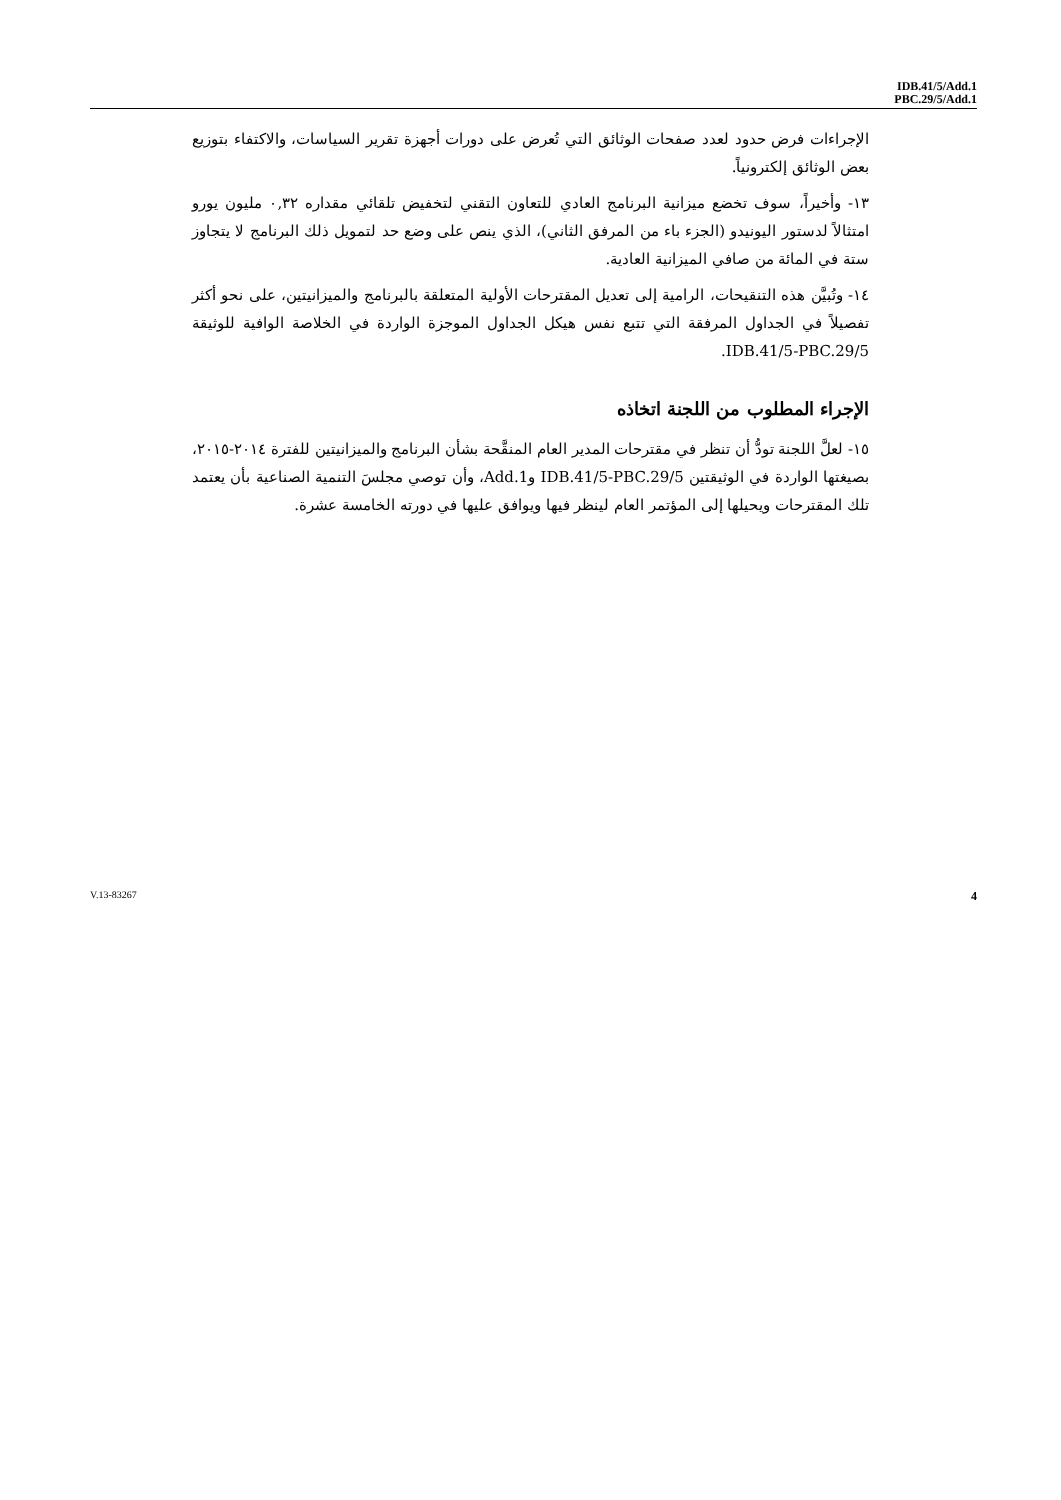IDB.41/5/Add.1
PBC.29/5/Add.1
الإجراءات فرض حدود لعدد صفحات الوثائق التي تُعرض على دورات أجهزة تقرير السياسات، والاكتفاء بتوزيع بعض الوثائق إلكترونياً.
١٣- وأخيراً، سوف تخضع ميزانية البرنامج العادي للتعاون التقني لتخفيض تلقائي مقداره ٠,٣٢ مليون يورو امتثالاً لدستور اليونيدو (الجزء باء من المرفق الثاني)، الذي ينص على وضع حد لتمويل ذلك البرنامج لا يتجاوز ستة في المائة من صافي الميزانية العادية.
١٤- وتُبيَّن هذه التنقيحات، الرامية إلى تعديل المقترحات الأولية المتعلقة بالبرنامج والميزانيتين، على نحو أكثر تفصيلاً في الجداول المرفقة التي تتبع نفس هيكل الجداول الموجزة الواردة في الخلاصة الوافية للوثيقة IDB.41/5-PBC.29/5.
الإجراء المطلوب من اللجنة اتخاذه
١٥- لعلَّ اللجنة تودُّ أن تنظر في مقترحات المدير العام المنقَّحة بشأن البرنامج والميزانيتين للفترة ٢٠١٤-٢٠١٥، بصيغتها الواردة في الوثيقتين IDB.41/5-PBC.29/5 وAdd.1، وأن توصي مجلسَ التنمية الصناعية بأن يعتمد تلك المقترحات ويحيلها إلى المؤتمر العام لينظر فيها ويوافق عليها في دورته الخامسة عشرة.
V.13-83267 4